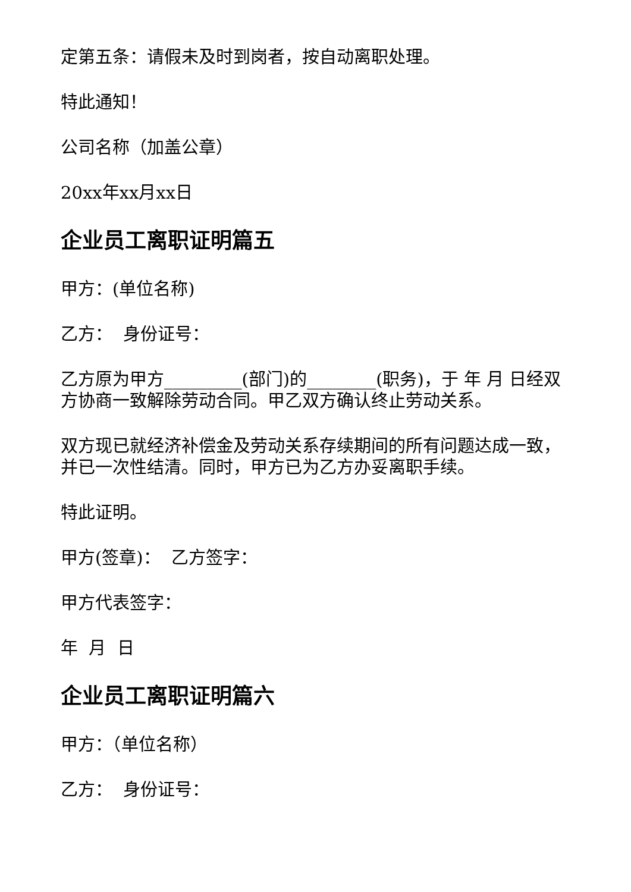定第五条：请假未及时到岗者，按自动离职处理。
特此通知！
公司名称（加盖公章）
20xx年xx月xx日
企业员工离职证明篇五
甲方：(单位名称)
乙方： 身份证号：
乙方原为甲方_________(部门)的________(职务)，于 年 月 日经双方协商一致解除劳动合同。甲乙双方确认终止劳动关系。
双方现已就经济补偿金及劳动关系存续期间的所有问题达成一致，并已一次性结清。同时，甲方已为乙方办妥离职手续。
特此证明。
甲方(签章)： 乙方签字：
甲方代表签字：
年 月 日
企业员工离职证明篇六
甲方：（单位名称）
乙方： 身份证号：